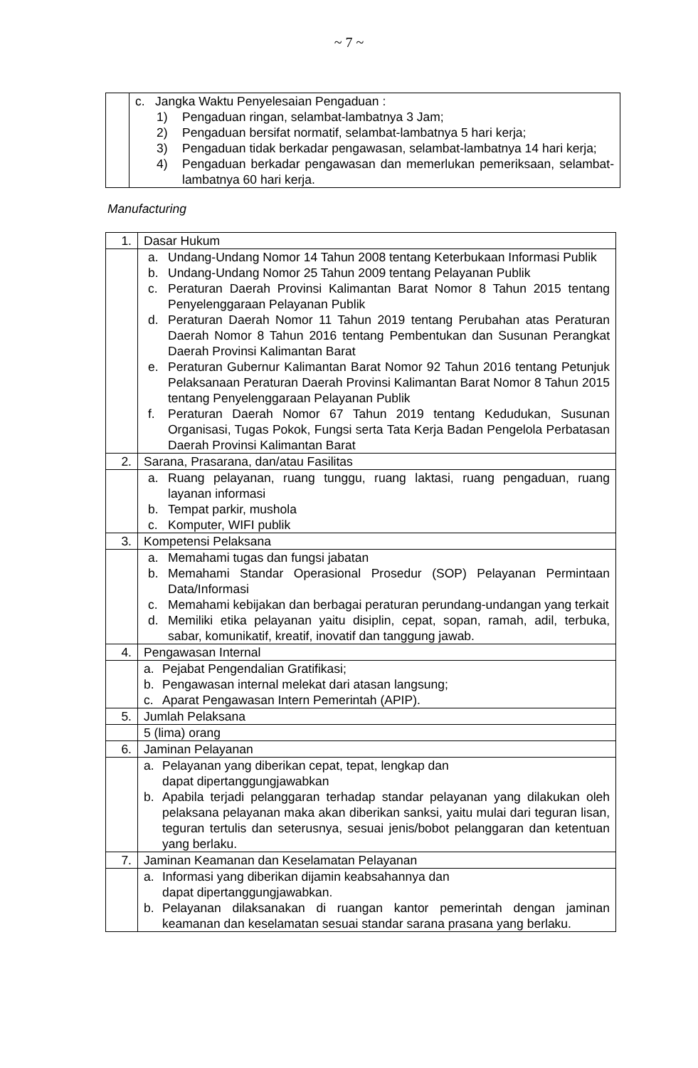~ 7 ~
| | c. Jangka Waktu Penyelesaian Pengaduan : 1) Pengaduan ringan, selambat-lambatnya 3 Jam; 2) Pengaduan bersifat normatif, selambat-lambatnya 5 hari kerja; 3) Pengaduan tidak berkadar pengawasan, selambat-lambatnya 14 hari kerja; 4) Pengaduan berkadar pengawasan dan memerlukan pemeriksaan, selambat-lambatnya 60 hari kerja. |
Manufacturing
| 1. | Dasar Hukum |
| | a. Undang-Undang Nomor 14 Tahun 2008 tentang Keterbukaan Informasi Publik b. Undang-Undang Nomor 25 Tahun 2009 tentang Pelayanan Publik c. Peraturan Daerah Provinsi Kalimantan Barat Nomor 8 Tahun 2015 tentang Penyelenggaraan Pelayanan Publik d. Peraturan Daerah Nomor 11 Tahun 2019 tentang Perubahan atas Peraturan Daerah Nomor 8 Tahun 2016 tentang Pembentukan dan Susunan Perangkat Daerah Provinsi Kalimantan Barat e. Peraturan Gubernur Kalimantan Barat Nomor 92 Tahun 2016 tentang Petunjuk Pelaksanaan Peraturan Daerah Provinsi Kalimantan Barat Nomor 8 Tahun 2015 tentang Penyelenggaraan Pelayanan Publik f. Peraturan Daerah Nomor 67 Tahun 2019 tentang Kedudukan, Susunan Organisasi, Tugas Pokok, Fungsi serta Tata Kerja Badan Pengelola Perbatasan Daerah Provinsi Kalimantan Barat |
| 2. | Sarana, Prasarana, dan/atau Fasilitas |
| | a. Ruang pelayanan, ruang tunggu, ruang laktasi, ruang pengaduan, ruang layanan informasi b. Tempat parkir, mushola c. Komputer, WIFI publik |
| 3. | Kompetensi Pelaksana |
| | a. Memahami tugas dan fungsi jabatan b. Memahami Standar Operasional Prosedur (SOP) Pelayanan Permintaan Data/Informasi c. Memahami kebijakan dan berbagai peraturan perundang-undangan yang terkait d. Memiliki etika pelayanan yaitu disiplin, cepat, sopan, ramah, adil, terbuka, sabar, komunikatif, kreatif, inovatif dan tanggung jawab. |
| 4. | Pengawasan Internal |
| | a. Pejabat Pengendalian Gratifikasi; b. Pengawasan internal melekat dari atasan langsung; c. Aparat Pengawasan Intern Pemerintah (APIP). |
| 5. | Jumlah Pelaksana |
| | 5 (lima) orang |
| 6. | Jaminan Pelayanan |
| | a. Pelayanan yang diberikan cepat, tepat, lengkap dan dapat dipertanggungjawabkan b. Apabila terjadi pelanggaran terhadap standar pelayanan yang dilakukan oleh pelaksana pelayanan maka akan diberikan sanksi, yaitu mulai dari teguran lisan, teguran tertulis dan seterusnya, sesuai jenis/bobot pelanggaran dan ketentuan yang berlaku. |
| 7. | Jaminan Keamanan dan Keselamatan Pelayanan |
| | a. Informasi yang diberikan dijamin keabsahannya dan dapat dipertanggungjawabkan. b. Pelayanan dilaksanakan di ruangan kantor pemerintah dengan jaminan keamanan dan keselamatan sesuai standar sarana prasana yang berlaku. |